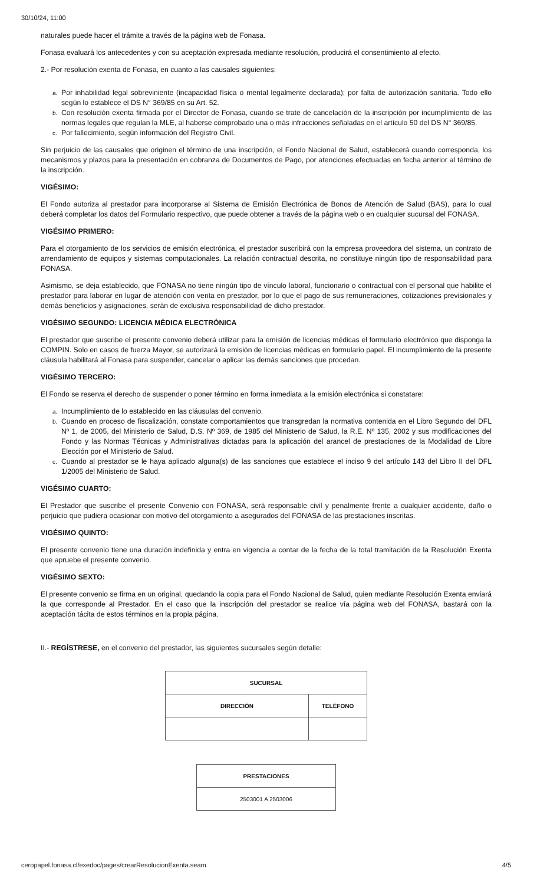30/10/24, 11:00
naturales puede hacer el trámite a través de la página web de Fonasa.
Fonasa evaluará los antecedentes y con su aceptación expresada mediante resolución, producirá el consentimiento al efecto.
2.- Por resolución exenta de Fonasa, en cuanto a las causales siguientes:
a. Por inhabilidad legal sobreviniente (incapacidad física o mental legalmente declarada); por falta de autorización sanitaria. Todo ello según lo establece el DS N° 369/85 en su Art. 52.
b. Con resolución exenta firmada por el Director de Fonasa, cuando se trate de cancelación de la inscripción por incumplimiento de las normas legales que regulan la MLE, al haberse comprobado una o más infracciones señaladas en el artículo 50 del DS N° 369/85.
c. Por fallecimiento, según información del Registro Civil.
Sin perjuicio de las causales que originen el término de una inscripción, el Fondo Nacional de Salud, establecerá cuando corresponda, los mecanismos y plazos para la presentación en cobranza de Documentos de Pago, por atenciones efectuadas en fecha anterior al término de la inscripción.
VIGÉSIMO:
El Fondo autoriza al prestador para incorporarse al Sistema de Emisión Electrónica de Bonos de Atención de Salud (BAS), para lo cual deberá completar los datos del Formulario respectivo, que puede obtener a través de la página web o en cualquier sucursal del FONASA.
VIGÉSIMO PRIMERO:
Para el otorgamiento de los servicios de emisión electrónica, el prestador suscribirá con la empresa proveedora del sistema, un contrato de arrendamiento de equipos y sistemas computacionales. La relación contractual descrita, no constituye ningún tipo de responsabilidad para FONASA.
Asimismo, se deja establecido, que FONASA no tiene ningún tipo de vínculo laboral, funcionario o contractual con el personal que habilite el prestador para laborar en lugar de atención con venta en prestador, por lo que el pago de sus remuneraciones, cotizaciones previsionales y demás beneficios y asignaciones, serán de exclusiva responsabilidad de dicho prestador.
VIGÉSIMO SEGUNDO: LICENCIA MÉDICA ELECTRÓNICA
El prestador que suscribe el presente convenio deberá utilizar para la emisión de licencias médicas el formulario electrónico que disponga la COMPIN. Solo en casos de fuerza Mayor, se autorizará la emisión de licencias médicas en formulario papel. El incumplimiento de la presente cláusula habilitará al Fonasa para suspender, cancelar o aplicar las demás sanciones que procedan.
VIGÉSIMO TERCERO:
El Fondo se reserva el derecho de suspender o poner término en forma inmediata a la emisión electrónica si constatare:
a. Incumplimiento de lo establecido en las cláusulas del convenio.
b. Cuando en proceso de fiscalización, constate comportamientos que transgredan la normativa contenida en el Libro Segundo del DFL Nº 1, de 2005, del Ministerio de Salud, D.S. Nº 369, de 1985 del Ministerio de Salud, la R.E. Nº 135, 2002 y sus modificaciones del Fondo y las Normas Técnicas y Administrativas dictadas para la aplicación del arancel de prestaciones de la Modalidad de Libre Elección por el Ministerio de Salud.
c. Cuando al prestador se le haya aplicado alguna(s) de las sanciones que establece el inciso 9 del artículo 143 del Libro II del DFL 1/2005 del Ministerio de Salud.
VIGÉSIMO CUARTO:
El Prestador que suscribe el presente Convenio con FONASA, será responsable civil y penalmente frente a cualquier accidente, daño o perjuicio que pudiera ocasionar con motivo del otorgamiento a asegurados del FONASA de las prestaciones inscritas.
VIGÉSIMO QUINTO:
El presente convenio tiene una duración indefinida y entra en vigencia a contar de la fecha de la total tramitación de la Resolución Exenta que apruebe el presente convenio.
VIGÉSIMO SEXTO:
El presente convenio se firma en un original, quedando la copia para el Fondo Nacional de Salud, quien mediante Resolución Exenta enviará la que corresponde al Prestador. En el caso que la inscripción del prestador se realice vía página web del FONASA, bastará con la aceptación tácita de estos términos en la propia página.
II.- REGÍSTRESE, en el convenio del prestador, las siguientes sucursales según detalle:
| SUCURSAL | |
| --- | --- |
| DIRECCIÓN | TELÉFONO |
| PRESTACIONES |
| --- |
| 2503001 A 2503006 |
ceropapel.fonasa.cl/exedoc/pages/crearResolucionExenta.seam 4/5